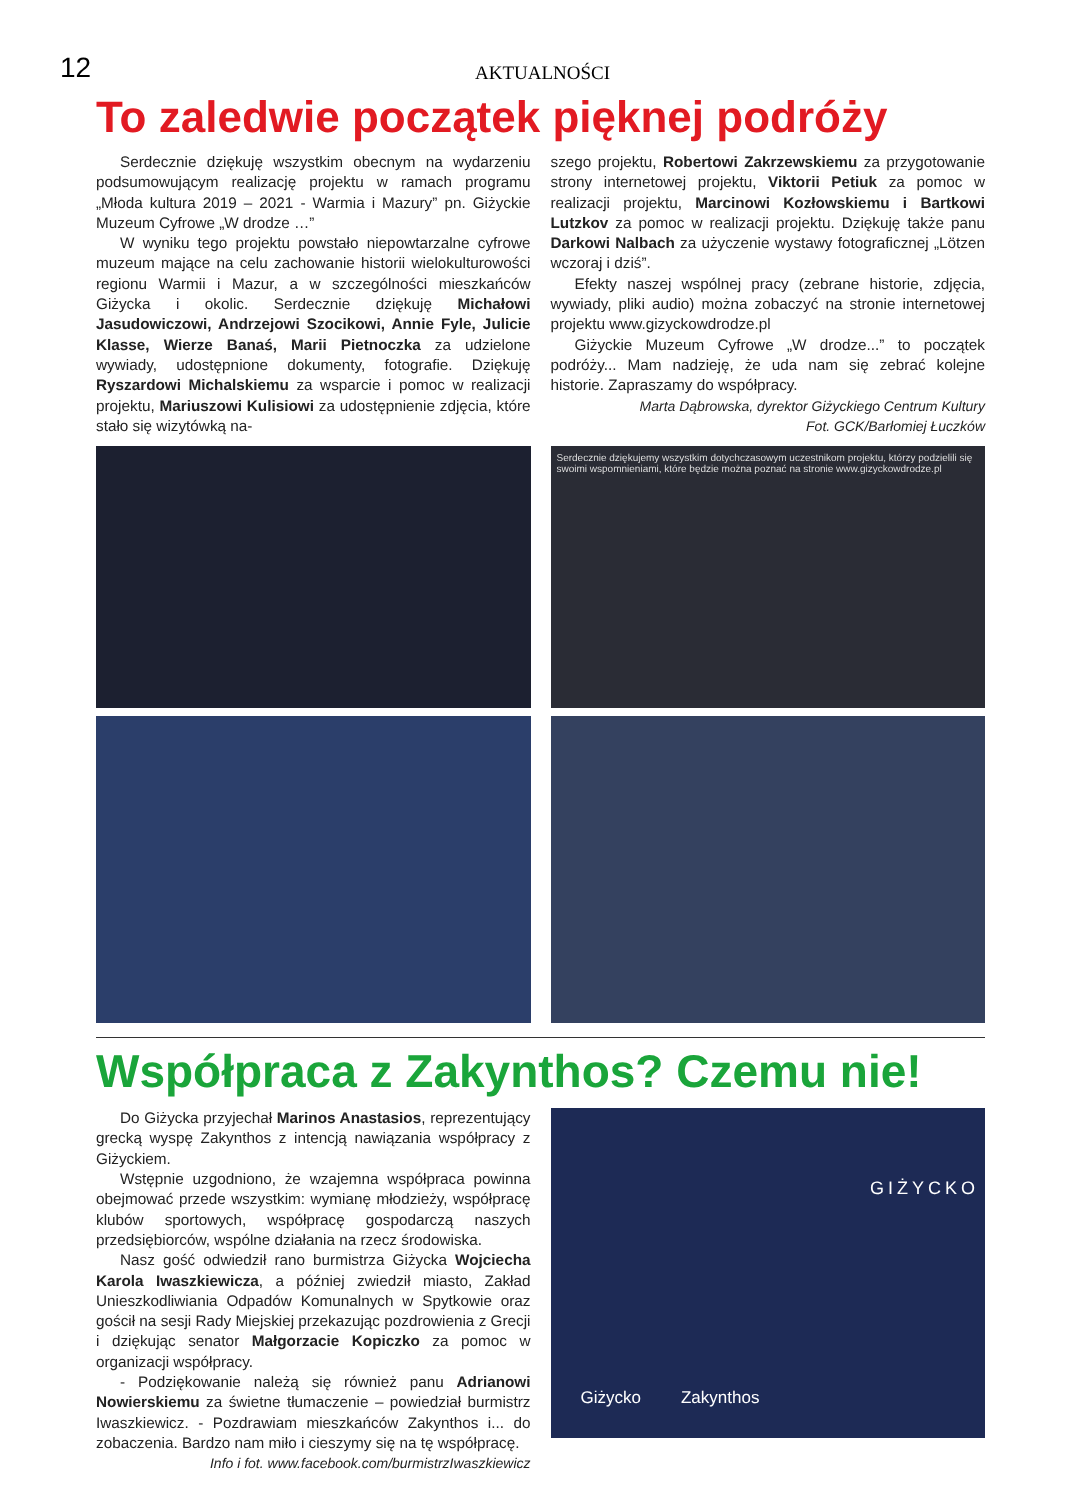12
AKTUALNOŚCI
To zaledwie początek pięknej podróży
Serdecznie dziękuję wszystkim obecnym na wydarzeniu podsumowującym realizację projektu w ramach programu „Młoda kultura 2019 – 2021 - Warmia i Mazury” pn. Giżyckie Muzeum Cyfrowe „W drodze …”
W wyniku tego projektu powstało niepowtarzalne cyfrowe muzeum mające na celu zachowanie historii wielokulturowości regionu Warmii i Mazur, a w szczególności mieszkańców Giżycka i okolic. Serdecznie dziękuję Michałowi Jasudowiczowi, Andrzejowi Szocikowi, Annie Fyle, Julicie Klasse, Wierze Banaś, Marii Pietnoczka za udzielone wywiady, udostępnione dokumenty, fotografie. Dziękuję Ryszardowi Michalskiemu za wsparcie i pomoc w realizacji projektu, Mariuszowi Kulisiowi za udostępnienie zdjęcia, które stało się wizytówką na-
szego projektu, Robertowi Zakrzewskiemu za przygotowanie strony internetowej projektu, Viktorii Petiuk za pomoc w realizacji projektu, Marcinowi Kozłowskiemu i Bartkowi Lutzkov za pomoc w realizacji projektu. Dziękuję także panu Darkowi Nalbach za użyczenie wystawy fotograficznej „Lötzen wczoraj i dziś”.
Efekty naszej wspólnej pracy (zebrane historie, zdjęcia, wywiady, pliki audio) można zobaczyć na stronie internetowej projektu www.gizyckowdrodze.pl
Giżyckie Muzeum Cyfrowe „W drodze...” to początek podróży... Mam nadzieję, że uda nam się zebrać kolejne historie. Zapraszamy do współpracy.
Marta Dąbrowska, dyrektor Giżyckiego Centrum Kultury
Fot. GCK/Barłomiej Łuczków
Serdecznie dziękujemy wszystkim dotychczasowym uczestnikom projektu, którzy podzielili się swoimi wspomnieniami, które będzie można poznać na stronie www.gizyckowdrodze.pl
Współpraca z Zakynthos? Czemu nie!
Do Giżycka przyjechał Marinos Anastasios, reprezentujący grecką wyspę Zakynthos z intencją nawiązania współpracy z Giżyckiem.
Wstępnie uzgodniono, że wzajemna współpraca powinna obejmować przede wszystkim: wymianę młodzieży, współpracę klubów sportowych, współpracę gospodarczą naszych przedsiębiorców, wspólne działania na rzecz środowiska.
Nasz gość odwiedził rano burmistrza Giżycka Wojciecha Karola Iwaszkiewicza, a później zwiedził miasto, Zakład Unieszkodliwiania Odpadów Komunalnych w Spytkowie oraz gościł na sesji Rady Miejskiej przekazując pozdrowienia z Grecji i dziękując senator Małgorzacie Kopiczko za pomoc w organizacji współpracy.
- Podziękowanie należą się również panu Adrianowi Nowierskiemu za świetne tłumaczenie – powiedział burmistrz Iwaszkiewicz. - Pozdrawiam mieszkańców Zakynthos i... do zobaczenia. Bardzo nam miło i cieszymy się na tę współpracę.
Info i fot. www.facebook.com/burmistrzIwaszkiewicz
GIŻYCKO
Giżycko Zakynthos